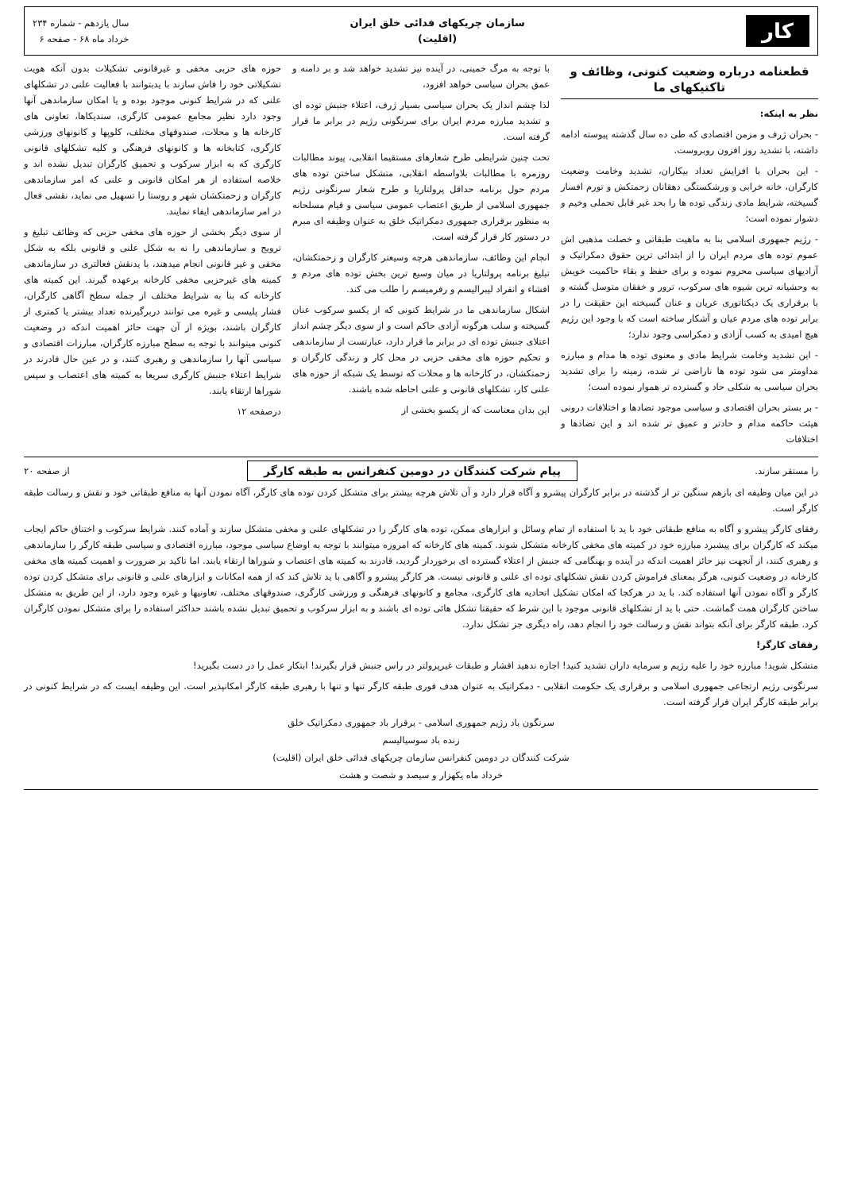کار
سازمان چریکهای فدائی خلق ایران
(اقلیت)
سال یازدهم - شماره ۲۳۴
خرداد ماه ۶۸ - صفحه ۶
قطعنامه درباره وضعیت کنونی، وظائف و تاکتیکهای ما
نظر به اینکه:
- بحران ژرف و مزمن اقتصادی که طی ده سال گذشته پیوسته ادامه داشته، با تشدید روز افزون روبروست.
- این بحران با افزایش تعداد بیکاران، تشدید وخامت وضعیت کارگران، خانه خرابی و ورشکستگی دهقانان زحمتکش و تورم افسار گسیخته، شرایط مادی زندگی توده ها را بحد غیر قابل تحملی وخیم و دشوار نموده است؛
- رژیم جمهوری اسلامی بنا به ماهیت طبقاتی و خصلت مذهبی اش عموم توده های مردم ایران را از ابتدائی ترین حقوق دمکراتیک و آزادیهای سیاسی محروم نموده و برای حفظ و بقاء حاکمیت خویش به وحشیانه ترین شیوه های سرکوب، ترور و خفقان متوسل گشته و با برقراری یک دیکتاتوری عریان و عنان گسیخته این حقیقت را در برابر توده های مردم عیان و آشکار ساخته است که با وجود این رژیم هیچ امیدی به کسب آزادی و دمکراسی وجود ندارد؛
- این تشدید وخامت شرایط مادی و معنوی توده ها مدام و مبارزه مداومتر می شود توده ها ناراضی تر شده، زمینه را برای تشدید بحران سیاسی به شکلی حاد و گسترده تر هموار نموده است؛
- بر بستر بحران اقتصادی و سیاسی موجود تضادها و اختلافات درونی هیئت حاکمه مدام و حادتر و عمیق تر شده اند و این تضادها و اختلافات
با توجه به مرگ خمینی، در آینده نیز تشدید خواهد شد و بر دامنه و عمق بحران سیاسی خواهد افزود،
لذا چشم انداز یک بحران سیاسی بسیار ژرف، اعتلاء جنبش توده ای و تشدید مبارزه مردم ایران برای سرنگونی رژیم در برابر ما قرار گرفته است.
تحت چنین شرایطی طرح شعارهای مستقیما انقلابی، پیوند مطالبات روزمره با مطالبات بلاواسطه انقلابی، متشکل ساختن توده های مردم حول برنامه حداقل پرولتاریا و طرح شعار سرنگونی رژیم جمهوری اسلامی از طریق اعتصاب عمومی سیاسی و قیام مسلحانه به منظور برقراری جمهوری دمکراتیک خلق به عنوان وظیفه ای مبرم در دستور کار قرار گرفته است.
انجام این وظائف، سازماندهی هرچه وسیعتر کارگران و زحمتکشان، تبلیغ برنامه پرولتاریا در میان وسیع ترین بخش توده های مردم و افشاء و انفراد لیبرالیسم و رفرمیسم را طلب می کند.
اشکال سازماندهی ما در شرایط کنونی که از یکسو سرکوب عنان گسیخته و سلب هرگونه آزادی حاکم است و از سوی دیگر چشم انداز اعتلای جنبش توده ای در برابر ما قرار دارد، عبارتست از سازماندهی و تحکیم حوزه های مخفی حزبی در محل کار و زندگی کارگران و زحمتکشان، در کارخانه ها و محلات که توسط یک شبکه از حوزه های علنی کار، تشکلهای قانونی و علنی احاطه شده باشند.
این بدان معناست که از یکسو بخشی از
حوزه های حزبی مخفی و غیرقانونی تشکیلات بدون آنکه هویت تشکیلاتی خود را فاش سازند با یدبتوانند با فعالیت علنی در تشکلهای علنی که در شرایط کنونی موجود بوده و یا امکان سازماندهی آنها وجود دارد نظیر مجامع عمومی کارگری، سندیکاها، تعاونی های کارخانه ها و محلات، صندوقهای مختلف، کلوپها و کانونهای ورزشی کارگری، کتابخانه ها و کانونهای فرهنگی و کلیه تشکلهای قانونی کارگری که به ابزار سرکوب و تحمیق کارگران تبدیل نشده اند و خلاصه استفاده از هر امکان قانونی و علنی که امر سازماندهی کارگران و زحمتکشان شهر و روستا را تسهیل می نماید، نقشی فعال در امر سازماندهی ایفاء نمایند.
از سوی دیگر بخشی از حوزه های مخفی حزبی که وظائف تبلیغ و ترویج و سازماندهی را نه به شکل علنی و قانونی بلکه به شکل مخفی و غیر قانونی انجام میدهند، با یدنقش فعالتری در سازماندهی کمیته های غیرحزبی مخفی کارخانه برعهده گیرند. این کمیته های کارخانه که بنا به شرایط مختلف از جمله سطح آگاهی کارگران، فشار پلیسی و غیره می توانند دربرگیرنده تعداد بیشتر یا کمتری از کارگران باشند، بویژه از آن جهت حائز اهمیت اندکه در وضعیت کنونی میتوانند با توجه به سطح مبارزه کارگران، مبارزات اقتصادی و سیاسی آنها را سازماندهی و رهبری کنند، و در عین حال قادرند در شرایط اعتلاء جنبش کارگری سریعا به کمیته های اعتصاب و سپس شوراها ارتقاء یابند.
درصفحه ۱۲
را مستقر سازند.
پیام شرکت کنندگان در دومین کنفرانس به طبقه کارگر
از صفحه ۲۰
در این میان وظیفه ای بازهم سنگین تر از گذشته در برابر کارگران پیشرو و آگاه قرار دارد و آن تلاش هرچه بیشتر برای متشکل کردن توده های کارگر، آگاه نمودن آنها به منافع طبقاتی خود و نقش و رسالت طبقه کارگر است.
رفقای کارگر پیشرو و آگاه به منافع طبقاتی خود با ید با استفاده از تمام وسائل و ابزارهای ممکن، توده های کارگر را در تشکلهای علنی و مخفی متشکل سازند و آماده کنند. شرایط سرکوب و اختناق حاکم ایجاب میکند که کارگران برای پیشبرد مبارزه خود در کمیته های مخفی کارخانه متشکل شوند. کمیته های کارخانه که امروزه میتوانند با توجه به اوضاع سیاسی موجود، مبارزه اقتصادی و سیاسی طبقه کارگر را سازماندهی و رهبری کنند، از آنجهت نیز حائز اهمیت اندکه در آینده و بهنگامی که جنبش از اعتلاء گسترده ای برخوردار گردید، قادرند به کمیته های اعتصاب و شوراها ارتقاء یابند. اما تاکید بر ضرورت و اهمیت کمیته های مخفی کارخانه در وضعیت کنونی، هرگز بمعنای فراموش کردن نقش تشکلهای توده ای علنی و قانونی نیست. هر کارگر پیشرو و آگاهی با ید تلاش کند که از همه امکانات و ابزارهای علنی و قانونی برای متشکل کردن توده کارگر و آگاه نمودن آنها استفاده کند. با ید در هرکجا که امکان تشکیل اتحادیه های کارگری، مجامع و کانونهای فرهنگی و ورزشی کارگری، صندوقهای مختلف، تعاونیها و غیره وجود دارد، از این طریق به متشکل ساختن کارگران همت گماشت. حتی با ید از تشکلهای قانونی موجود با این شرط که حقیقتا تشکل هائی توده ای باشند و به ابزار سرکوب و تحمیق تبدیل نشده باشند حداکثر استفاده را برای متشکل نمودن کارگران کرد. طبقه کارگر برای آنکه بتواند نقش و رسالت خود را انجام دهد، راه دیگری جز تشکل ندارد.
رفقای کارگر!
متشکل شوید! مبارزه خود را علیه رژیم و سرمایه داران تشدید کنید! اجازه ندهید اقشار و طبقات غیرپرولتر در راس جنبش قرار بگیرند! ابتکار عمل را در دست بگیرید!
سرنگونی رژیم ارتجاعی جمهوری اسلامی و برقراری یک حکومت انقلابی - دمکراتیک به عنوان هدف فوری طبقه کارگر تنها و تنها با رهبری طبقه کارگر امکانپذیر است. این وظیفه ایست که در شرایط کنونی در برابر طبقه کارگر ایران قرار گرفته است.
سرنگون باد رژیم جمهوری اسلامی - برقرار باد جمهوری دمکراتیک خلق
زنده باد سوسیالیسم
شرکت کنندگان در دومین کنفرانس سازمان چریکهای فدائی خلق ایران (اقلیت)
خرداد ماه یکهزار و سیصد و شصت و هشت